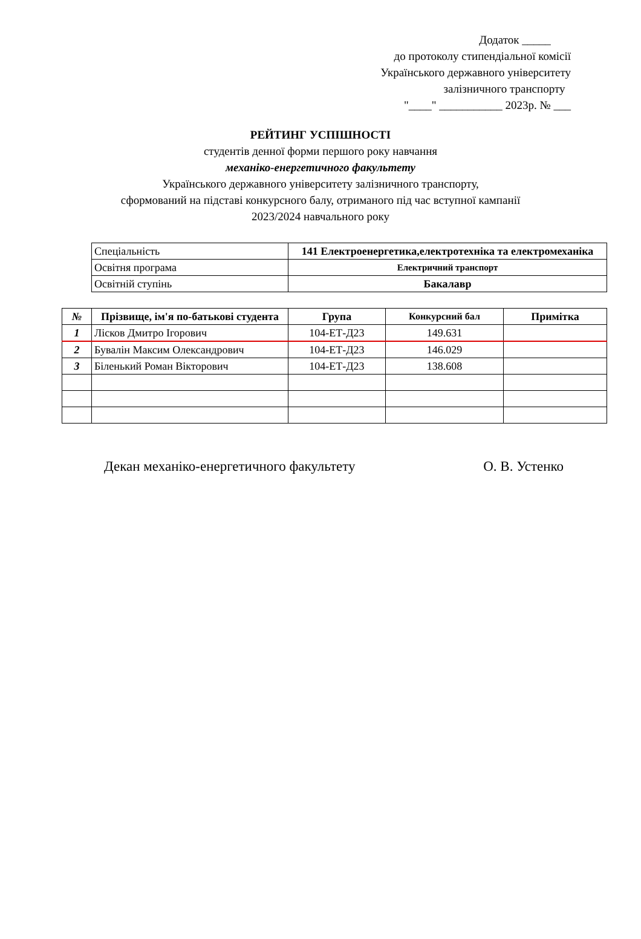Додаток _____
до протоколу стипендіальної комісії
Українського державного університету
залізничного транспорту
"____" ___________ 2023р. № ___
РЕЙТИНГ УСПІШНОСТІ
студентів денної форми першого року навчання
механіко-енергетичного факультету
Українського державного університету залізничного транспорту,
сформований на підставі конкурсного балу, отриманого під час вступної кампанії
2023/2024 навчального року
| Спеціальність | 141 Електроенергетика,електротехніка та електромеханіка |
| Освітня програма | Електричний транспорт |
| Освітній ступінь | Бакалавр |
| № | Прізвище, ім'я по-батькові студента | Група | Конкурсний бал | Примітка |
| --- | --- | --- | --- | --- |
| 1 | Лісков Дмитро Ігорович | 104-ЕТ-Д23 | 149.631 | |
| 2 | Бувалін Максим Олександрович | 104-ЕТ-Д23 | 146.029 | |
| 3 | Біленький Роман Вікторович | 104-ЕТ-Д23 | 138.608 | |
Декан механіко-енергетичного факультету О. В. Устенко